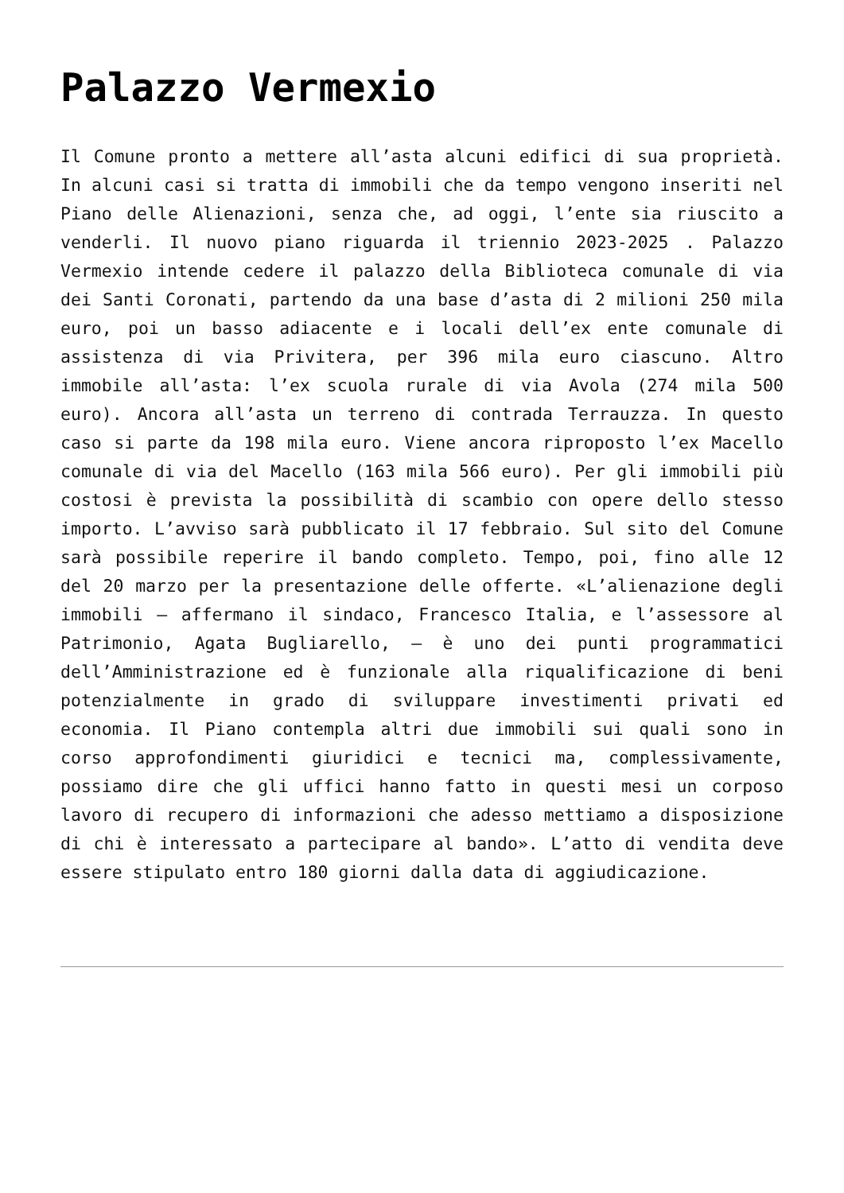Palazzo Vermexio
Il Comune pronto a mettere all’asta alcuni edifici di sua proprietà. In alcuni casi si tratta di immobili che da tempo vengono inseriti nel Piano delle Alienazioni, senza che, ad oggi, l’ente sia riuscito a venderli. Il nuovo piano riguarda il triennio 2023-2025 . Palazzo Vermexio intende cedere il palazzo della Biblioteca comunale di via dei Santi Coronati, partendo da una base d’asta di 2 milioni 250 mila euro, poi un basso adiacente e i locali dell’ex ente comunale di assistenza di via Privitera, per 396 mila euro ciascuno. Altro immobile all’asta: l’ex scuola rurale di via Avola (274 mila 500 euro). Ancora all’asta un terreno di contrada Terrauzza. In questo caso si parte da 198 mila euro. Viene ancora riproposto l’ex Macello comunale di via del Macello (163 mila 566 euro). Per gli immobili più costosi è prevista la possibilità di scambio con opere dello stesso importo. L’avviso sarà pubblicato il 17 febbraio. Sul sito del Comune sarà possibile reperire il bando completo. Tempo, poi, fino alle 12 del 20 marzo per la presentazione delle offerte. «L’alienazione degli immobili – affermano il sindaco, Francesco Italia, e l’assessore al Patrimonio, Agata Bugliarello, – è uno dei punti programmatici dell’Amministrazione ed è funzionale alla riqualificazione di beni potenzialmente in grado di sviluppare investimenti privati ed economia. Il Piano contempla altri due immobili sui quali sono in corso approfondimenti giuridici e tecnici ma, complessivamente, possiamo dire che gli uffici hanno fatto in questi mesi un corposo lavoro di recupero di informazioni che adesso mettiamo a disposizione di chi è interessato a partecipare al bando». L’atto di vendita deve essere stipulato entro 180 giorni dalla data di aggiudicazione.